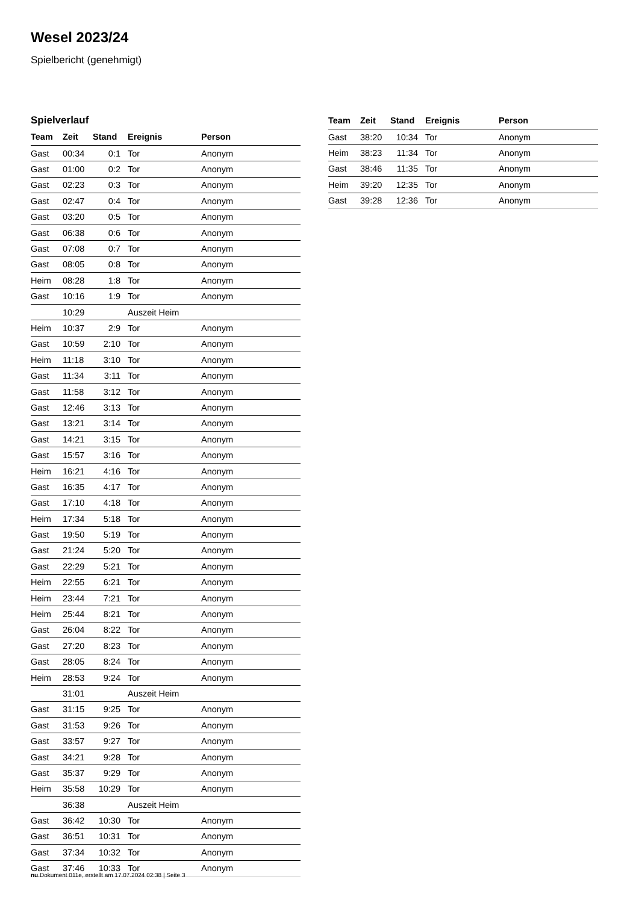Wesel 2023/24
Spielbericht (genehmigt)
Spielverlauf
| Team | Zeit | Stand | Ereignis | Person |
| --- | --- | --- | --- | --- |
| Gast | 00:34 | 0:1 | Tor | Anonym |
| Gast | 01:00 | 0:2 | Tor | Anonym |
| Gast | 02:23 | 0:3 | Tor | Anonym |
| Gast | 02:47 | 0:4 | Tor | Anonym |
| Gast | 03:20 | 0:5 | Tor | Anonym |
| Gast | 06:38 | 0:6 | Tor | Anonym |
| Gast | 07:08 | 0:7 | Tor | Anonym |
| Gast | 08:05 | 0:8 | Tor | Anonym |
| Heim | 08:28 | 1:8 | Tor | Anonym |
| Gast | 10:16 | 1:9 | Tor | Anonym |
| | 10:29 | | Auszeit Heim | |
| Heim | 10:37 | 2:9 | Tor | Anonym |
| Gast | 10:59 | 2:10 | Tor | Anonym |
| Heim | 11:18 | 3:10 | Tor | Anonym |
| Gast | 11:34 | 3:11 | Tor | Anonym |
| Gast | 11:58 | 3:12 | Tor | Anonym |
| Gast | 12:46 | 3:13 | Tor | Anonym |
| Gast | 13:21 | 3:14 | Tor | Anonym |
| Gast | 14:21 | 3:15 | Tor | Anonym |
| Gast | 15:57 | 3:16 | Tor | Anonym |
| Heim | 16:21 | 4:16 | Tor | Anonym |
| Gast | 16:35 | 4:17 | Tor | Anonym |
| Gast | 17:10 | 4:18 | Tor | Anonym |
| Heim | 17:34 | 5:18 | Tor | Anonym |
| Gast | 19:50 | 5:19 | Tor | Anonym |
| Gast | 21:24 | 5:20 | Tor | Anonym |
| Gast | 22:29 | 5:21 | Tor | Anonym |
| Heim | 22:55 | 6:21 | Tor | Anonym |
| Heim | 23:44 | 7:21 | Tor | Anonym |
| Heim | 25:44 | 8:21 | Tor | Anonym |
| Gast | 26:04 | 8:22 | Tor | Anonym |
| Gast | 27:20 | 8:23 | Tor | Anonym |
| Gast | 28:05 | 8:24 | Tor | Anonym |
| Heim | 28:53 | 9:24 | Tor | Anonym |
| | 31:01 | | Auszeit Heim | |
| Gast | 31:15 | 9:25 | Tor | Anonym |
| Gast | 31:53 | 9:26 | Tor | Anonym |
| Gast | 33:57 | 9:27 | Tor | Anonym |
| Gast | 34:21 | 9:28 | Tor | Anonym |
| Gast | 35:37 | 9:29 | Tor | Anonym |
| Heim | 35:58 | 10:29 | Tor | Anonym |
| | 36:38 | | Auszeit Heim | |
| Gast | 36:42 | 10:30 | Tor | Anonym |
| Gast | 36:51 | 10:31 | Tor | Anonym |
| Gast | 37:34 | 10:32 | Tor | Anonym |
| Gast | 37:46 | 10:33 | Tor | Anonym |
| Team | Zeit | Stand | Ereignis | Person |
| --- | --- | --- | --- | --- |
| Gast | 38:20 | 10:34 | Tor | Anonym |
| Heim | 38:23 | 11:34 | Tor | Anonym |
| Gast | 38:46 | 11:35 | Tor | Anonym |
| Heim | 39:20 | 12:35 | Tor | Anonym |
| Gast | 39:28 | 12:36 | Tor | Anonym |
nu.Dokument 011e, erstellt am 17.07.2024 02:38 | Seite 3